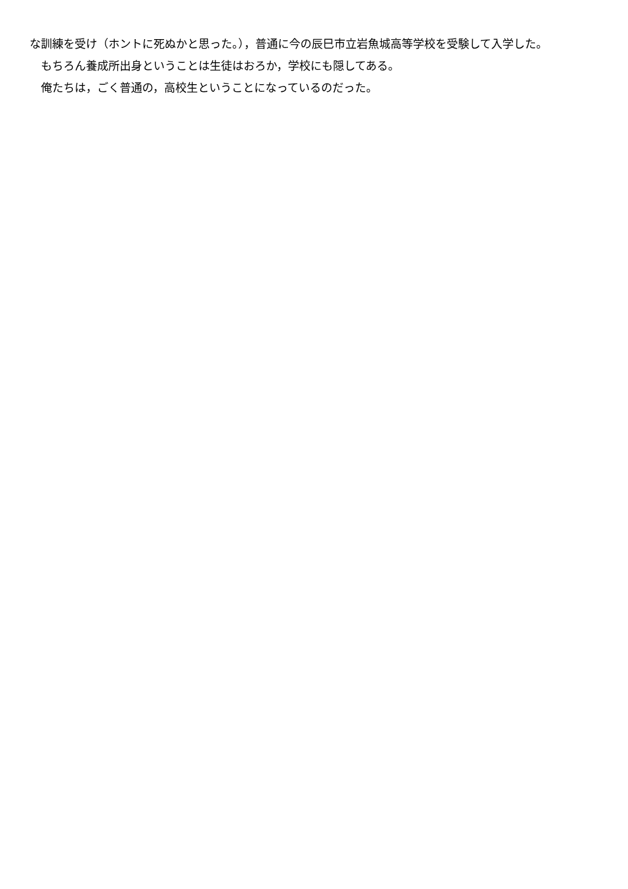な訓練を受け（ホントに死ぬかと思った。），普通に今の辰巳市立岩魚城高等学校を受験して入学した。
　もちろん養成所出身ということは生徒はおろか，学校にも隠してある。
　俺たちは，ごく普通の，高校生ということになっているのだった。